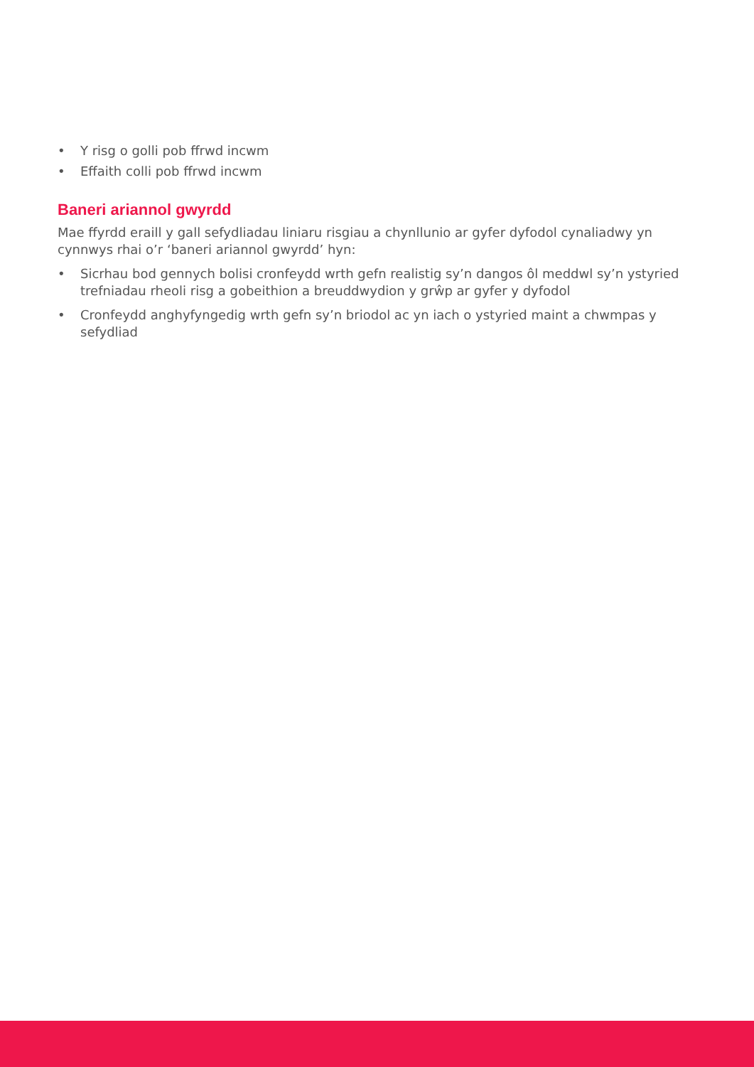• Y risg o golli pob ffrwd incwm
• Effaith colli pob ffrwd incwm
Baneri ariannol gwyrdd
Mae ffyrdd eraill y gall sefydliadau liniaru risgiau a chynllunio ar gyfer dyfodol cynaliadwy yn cynnwys rhai o’r ‘baneri ariannol gwyrdd’ hyn:
• Sicrhau bod gennych bolisi cronfeydd wrth gefn realistig sy’n dangos ôl meddwl sy’n ystyried trefniadau rheoli risg a gobeithion a breuddwydion y grŵp ar gyfer y dyfodol
• Cronfeydd anghyfyngedig wrth gefn sy’n briodol ac yn iach o ystyried maint a chwmpas y sefydliad